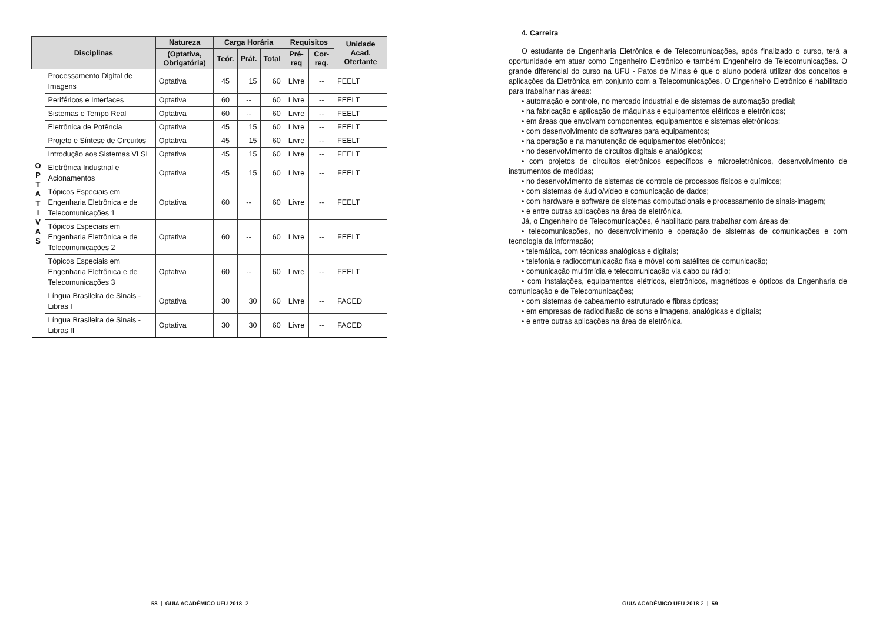| Disciplinas | | Natureza | Carga Horária | | | Requisitos | | Unidade Acad. Ofertante |
| --- | --- | --- | --- | --- | --- | --- | --- | --- |
| | | (Optativa, Obrigatória) | Teór. | Prát. | Total | Pré-req | Cor-req. | |
| O P T A T I V A S | Processamento Digital de Imagens | Optativa | 45 | 15 | 60 | Livre | -- | FEELT |
| | Periféricos e Interfaces | Optativa | 60 | -- | 60 | Livre | -- | FEELT |
| | Sistemas e Tempo Real | Optativa | 60 | -- | 60 | Livre | -- | FEELT |
| | Eletrônica de Potência | Optativa | 45 | 15 | 60 | Livre | -- | FEELT |
| | Projeto e Síntese de Circuitos | Optativa | 45 | 15 | 60 | Livre | -- | FEELT |
| | Introdução aos Sistemas VLSI | Optativa | 45 | 15 | 60 | Livre | -- | FEELT |
| | Eletrônica Industrial e Acionamentos | Optativa | 45 | 15 | 60 | Livre | -- | FEELT |
| | Tópicos Especiais em Engenharia Eletrônica e de Telecomunicações 1 | Optativa | 60 | -- | 60 | Livre | -- | FEELT |
| | Tópicos Especiais em Engenharia Eletrônica e de Telecomunicações 2 | Optativa | 60 | -- | 60 | Livre | -- | FEELT |
| | Tópicos Especiais em Engenharia Eletrônica e de Telecomunicações 3 | Optativa | 60 | -- | 60 | Livre | -- | FEELT |
| | Língua Brasileira de Sinais - Libras I | Optativa | 30 | 30 | 60 | Livre | -- | FACED |
| | Língua Brasileira de Sinais - Libras II | Optativa | 30 | 30 | 60 | Livre | -- | FACED |
4. Carreira
O estudante de Engenharia Eletrônica e de Telecomunicações, após finalizado o curso, terá a oportunidade em atuar como Engenheiro Eletrônico e também Engenheiro de Telecomunicações. O grande diferencial do curso na UFU - Patos de Minas é que o aluno poderá utilizar dos conceitos e aplicações da Eletrônica em conjunto com a Telecomunicações. O Engenheiro Eletrônico é habilitado para trabalhar nas áreas:
• automação e controle, no mercado industrial e de sistemas de automação predial;
• na fabricação e aplicação de máquinas e equipamentos elétricos e eletrônicos;
• em áreas que envolvam componentes, equipamentos e sistemas eletrônicos;
• com desenvolvimento de softwares para equipamentos;
• na operação e na manutenção de equipamentos eletrônicos;
• no desenvolvimento de circuitos digitais e analógicos;
• com projetos de circuitos eletrônicos específicos e microeletrônicos, desenvolvimento de instrumentos de medidas;
• no desenvolvimento de sistemas de controle de processos físicos e químicos;
• com sistemas de áudio/vídeo e comunicação de dados;
• com hardware e software de sistemas computacionais e processamento de sinais-imagem;
• e entre outras aplicações na área de eletrônica.
Já, o Engenheiro de Telecomunicações, é habilitado para trabalhar com áreas de:
• telecomunicações, no desenvolvimento e operação de sistemas de comunicações e com tecnologia da informação;
• telemática, com técnicas analógicas e digitais;
• telefonia e radiocomunicação fixa e móvel com satélites de comunicação;
• comunicação multimídia e telecomunicação via cabo ou rádio;
• com instalações, equipamentos elétricos, eletrônicos, magnéticos e ópticos da Engenharia de comunicação e de Telecomunicações;
• com sistemas de cabeamento estruturado e fibras ópticas;
• em empresas de radiodifusão de sons e imagens, analógicas e digitais;
• e entre outras aplicações na área de eletrônica.
58 | GUIA ACADÊMICO UFU 2018 -2
GUIA ACADÊMICO UFU 2018-2 | 59